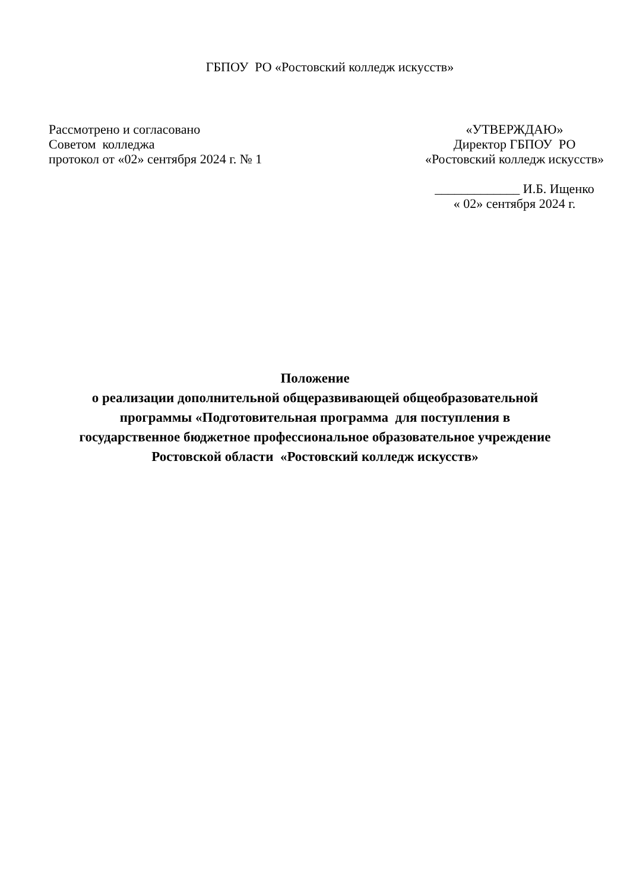ГБПОУ РО «Ростовский колледж искусств»
Рассмотрено и согласовано
Советом колледжа
протокол от «02» сентября 2024 г. № 1
«УТВЕРЖДАЮ»
Директор ГБПОУ РО
«Ростовский колледж искусств»
_____________ И.Б. Ищенко
« 02» сентября 2024 г.
Положение
о реализации дополнительной общеразвивающей общеобразовательной
программы «Подготовительная программа для поступления в
государственное бюджетное профессиональное образовательное учреждение
Ростовской области «Ростовский колледж искусств»